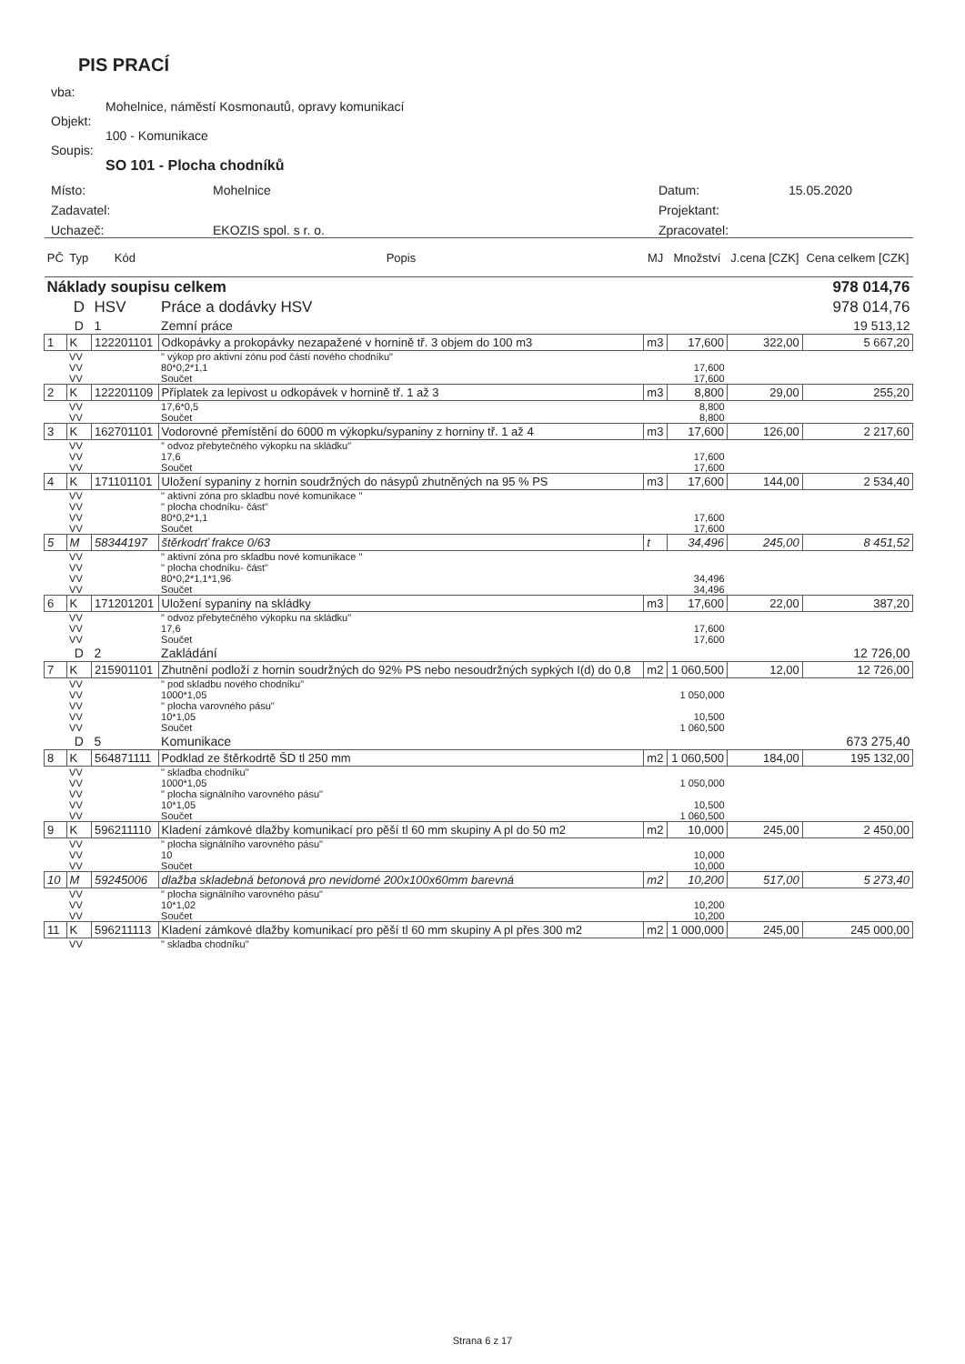PIS PRACÍ
vba:
Mohelnice, náměstí Kosmonautů, opravy komunikací
Objekt:
100 - Komunikace
Soupis:
SO 101 - Plocha chodníků
Místo:
Mohelnice
Datum:
15.05.2020
Zadavatel:
Projektant:
Uchazeč:
EKOZIS spol. s r. o.
Zpracovatel:
| PČ | Typ | Kód | Popis | MJ | Množství | J.cena [CZK] | Cena celkem [CZK] |
| --- | --- | --- | --- | --- | --- | --- | --- |
| Náklady soupisu celkem | | | | 978 014,76 | | | |
| | D | HSV | Práce a dodávky HSV | 978 014,76 | | | |
| | D | 1 | Zemní práce | 19 513,12 | | | |
| 1 | K | 122201101 | Odkopávky a prokopávky nezapažené v hornině tř. 3 objem do 100 m3 | m3 | 17,600 | 322,00 | 5 667,20 |
| | VV | | " výkop pro aktivní zónu pod částí nového chodníku" | | | | |
| | VV | | 80*0,2*1,1 | | 17,600 | | |
| | VV | | Součet | | 17,600 | | |
| 2 | K | 122201109 | Příplatek za lepivost u odkopávek v hornině tř. 1 až 3 | m3 | 8,800 | 29,00 | 255,20 |
| | VV | | 17,6*0,5 | | 8,800 | | |
| | VV | | Součet | | 8,800 | | |
| 3 | K | 162701101 | Vodorovné přemístění do 6000 m výkopku/sypaniny z horniny tř. 1 až 4 | m3 | 17,600 | 126,00 | 2 217,60 |
| | VV | | " odvoz přebytečného výkopku na skládku" | | | | |
| | VV | | 17,6 | | 17,600 | | |
| | VV | | Součet | | 17,600 | | |
| 4 | K | 171101101 | Uložení sypaniny z hornin soudržných do násypů zhutněných na 95 % PS | m3 | 17,600 | 144,00 | 2 534,40 |
| | VV | | " aktivní zóna pro skladbu nové komunikace " | | | | |
| | VV | | " plocha chodníku- část" | | | | |
| | VV | | 80*0,2*1,1 | | 17,600 | | |
| | VV | | Součet | | 17,600 | | |
| 5 | M | 58344197 | štěrkodrť frakce 0/63 | t | 34,496 | 245,00 | 8 451,52 |
| | VV | | " aktivní zóna pro skladbu nové komunikace " | | | | |
| | VV | | " plocha chodníku- část" | | | | |
| | VV | | 80*0,2*1,1*1,96 | | 34,496 | | |
| | VV | | Součet | | 34,496 | | |
| 6 | K | 171201201 | Uložení sypaniny na skládky | m3 | 17,600 | 22,00 | 387,20 |
| | VV | | " odvoz přebytečného výkopku na skládku" | | | | |
| | VV | | 17,6 | | 17,600 | | |
| | VV | | Součet | | 17,600 | | |
| | D | 2 | Zakládání | 12 726,00 | | | |
| 7 | K | 215901101 | Zhutnění podloží z hornin soudržných do 92% PS nebo nesoudržných sypkých I(d) do 0,8 | m2 | 1 060,500 | 12,00 | 12 726,00 |
| | VV | | " pod skladbu nového chodníku" | | | | |
| | VV | | 1000*1,05 | | 1 050,000 | | |
| | VV | | " plocha varovného pásu" | | | | |
| | VV | | 10*1,05 | | 10,500 | | |
| | VV | | Součet | | 1 060,500 | | |
| | D | 5 | Komunikace | 673 275,40 | | | |
| 8 | K | 564871111 | Podklad ze štěrkodrtě ŠD tl 250 mm | m2 | 1 060,500 | 184,00 | 195 132,00 |
| | VV | | " skladba chodníku" | | | | |
| | VV | | 1000*1,05 | | 1 050,000 | | |
| | VV | | " plocha signálního varovného pásu" | | | | |
| | VV | | 10*1,05 | | 10,500 | | |
| | VV | | Součet | | 1 060,500 | | |
| 9 | K | 596211110 | Kladení zámkové dlažby komunikací pro pěší tl 60 mm skupiny A pl do 50 m2 | m2 | 10,000 | 245,00 | 2 450,00 |
| | VV | | " plocha signálního varovného pásu" | | | | |
| | VV | | 10 | | 10,000 | | |
| | VV | | Součet | | 10,000 | | |
| 10 | M | 59245006 | dlažba skladebná betonová pro nevidomé 200x100x60mm barevná | m2 | 10,200 | 517,00 | 5 273,40 |
| | VV | | " plocha signálního varovného pásu" | | | | |
| | VV | | 10*1,02 | | 10,200 | | |
| | VV | | Součet | | 10,200 | | |
| 11 | K | 596211113 | Kladení zámkové dlažby komunikací pro pěší tl 60 mm skupiny A pl přes 300 m2 | m2 | 1 000,000 | 245,00 | 245 000,00 |
| | VV | | " skladba chodníku" | | | | |
Strana 6 z 17